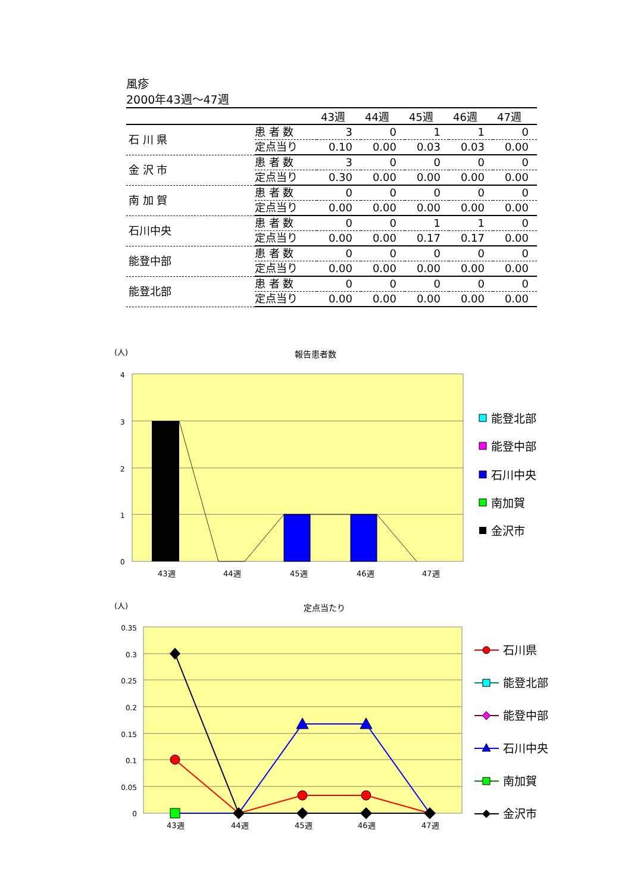風疹
2000年43週～47週
| | | 43週 | 44週 | 45週 | 46週 | 47週 |
| --- | --- | --- | --- | --- | --- | --- |
| 石 川 県 | 患 者 数 | 3 | 0 | 1 | 1 | 0 |
| | 定点当り | 0.10 | 0.00 | 0.03 | 0.03 | 0.00 |
| 金 沢 市 | 患 者 数 | 3 | 0 | 0 | 0 | 0 |
| | 定点当り | 0.30 | 0.00 | 0.00 | 0.00 | 0.00 |
| 南 加 賀 | 患 者 数 | 0 | 0 | 0 | 0 | 0 |
| | 定点当り | 0.00 | 0.00 | 0.00 | 0.00 | 0.00 |
| 石川中央 | 患 者 数 | 0 | 0 | 1 | 1 | 0 |
| | 定点当り | 0.00 | 0.00 | 0.17 | 0.17 | 0.00 |
| 能登中部 | 患 者 数 | 0 | 0 | 0 | 0 | 0 |
| | 定点当り | 0.00 | 0.00 | 0.00 | 0.00 | 0.00 |
| 能登北部 | 患 者 数 | 0 | 0 | 0 | 0 | 0 |
| | 定点当り | 0.00 | 0.00 | 0.00 | 0.00 | 0.00 |
(人)
報告患者数
4
3
2
1
0
43週
44週
45週
46週
47週
能登北部
能登中部
石川中央
南加賀
金沢市
(人)
定点当たり
0.35
0.3
0.25
0.2
0.15
0.1
0.05
0
43週
44週
45週
46週
47週
石川県
能登北部
能登中部
石川中央
南加賀
金沢市